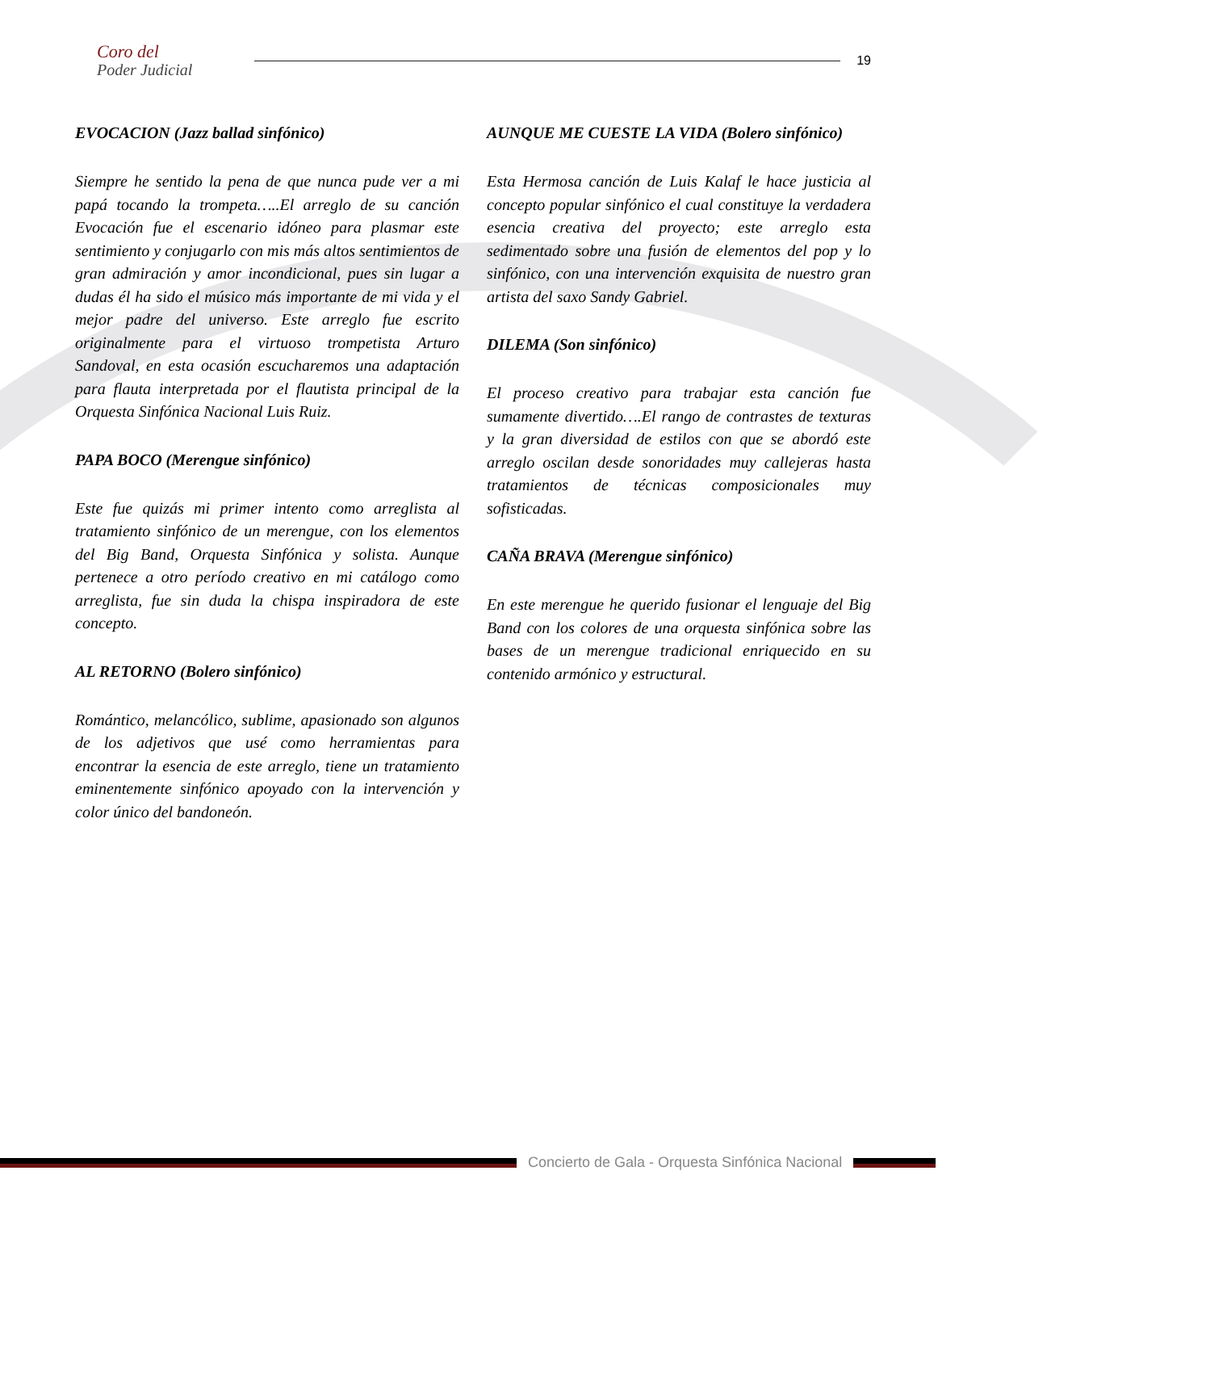Coro del
Poder Judicial
19
EVOCACION (Jazz ballad sinfónico)
Siempre he sentido la pena de que nunca pude ver a mi papá tocando la trompeta…..El arreglo de su canción Evocación fue el escenario idóneo para plasmar este sentimiento y conjugarlo con mis más altos sentimientos de gran admiración y amor incondicional, pues sin lugar a dudas él ha sido el músico más importante de mi vida y el mejor padre del universo. Este arreglo fue escrito originalmente para el virtuoso trompetista Arturo Sandoval, en esta ocasión escucharemos una adaptación para flauta interpretada por el flautista principal de la Orquesta Sinfónica Nacional Luis Ruiz.
PAPA BOCO (Merengue sinfónico)
Este fue quizás mi primer intento como arreglista al tratamiento sinfónico de un merengue, con los elementos del Big Band, Orquesta Sinfónica y solista. Aunque pertenece a otro período creativo en mi catálogo como arreglista, fue sin duda la chispa inspiradora de este concepto.
AL RETORNO (Bolero sinfónico)
Romántico, melancólico, sublime, apasionado son algunos de los adjetivos que usé como herramientas para encontrar la esencia de este arreglo, tiene un tratamiento eminentemente sinfónico apoyado con la intervención y color único del bandoneón.
AUNQUE ME CUESTE LA VIDA (Bolero sinfónico)
Esta Hermosa canción de Luis Kalaf le hace justicia al concepto popular sinfónico el cual constituye la verdadera esencia creativa del proyecto; este arreglo esta sedimentado sobre una fusión de elementos del pop y lo sinfónico, con una intervención exquisita de nuestro gran artista del saxo Sandy Gabriel.
DILEMA (Son sinfónico)
El proceso creativo para trabajar esta canción fue sumamente divertido….El rango de contrastes de texturas y la gran diversidad de estilos con que se abordó este arreglo oscilan desde sonoridades muy callejeras hasta tratamientos de técnicas composicionales muy sofisticadas.
CAÑA BRAVA (Merengue sinfónico)
En este merengue he querido fusionar el lenguaje del Big Band con los colores de una orquesta sinfónica sobre las bases de un merengue tradicional enriquecido en su contenido armónico y estructural.
Concierto de Gala - Orquesta Sinfónica Nacional